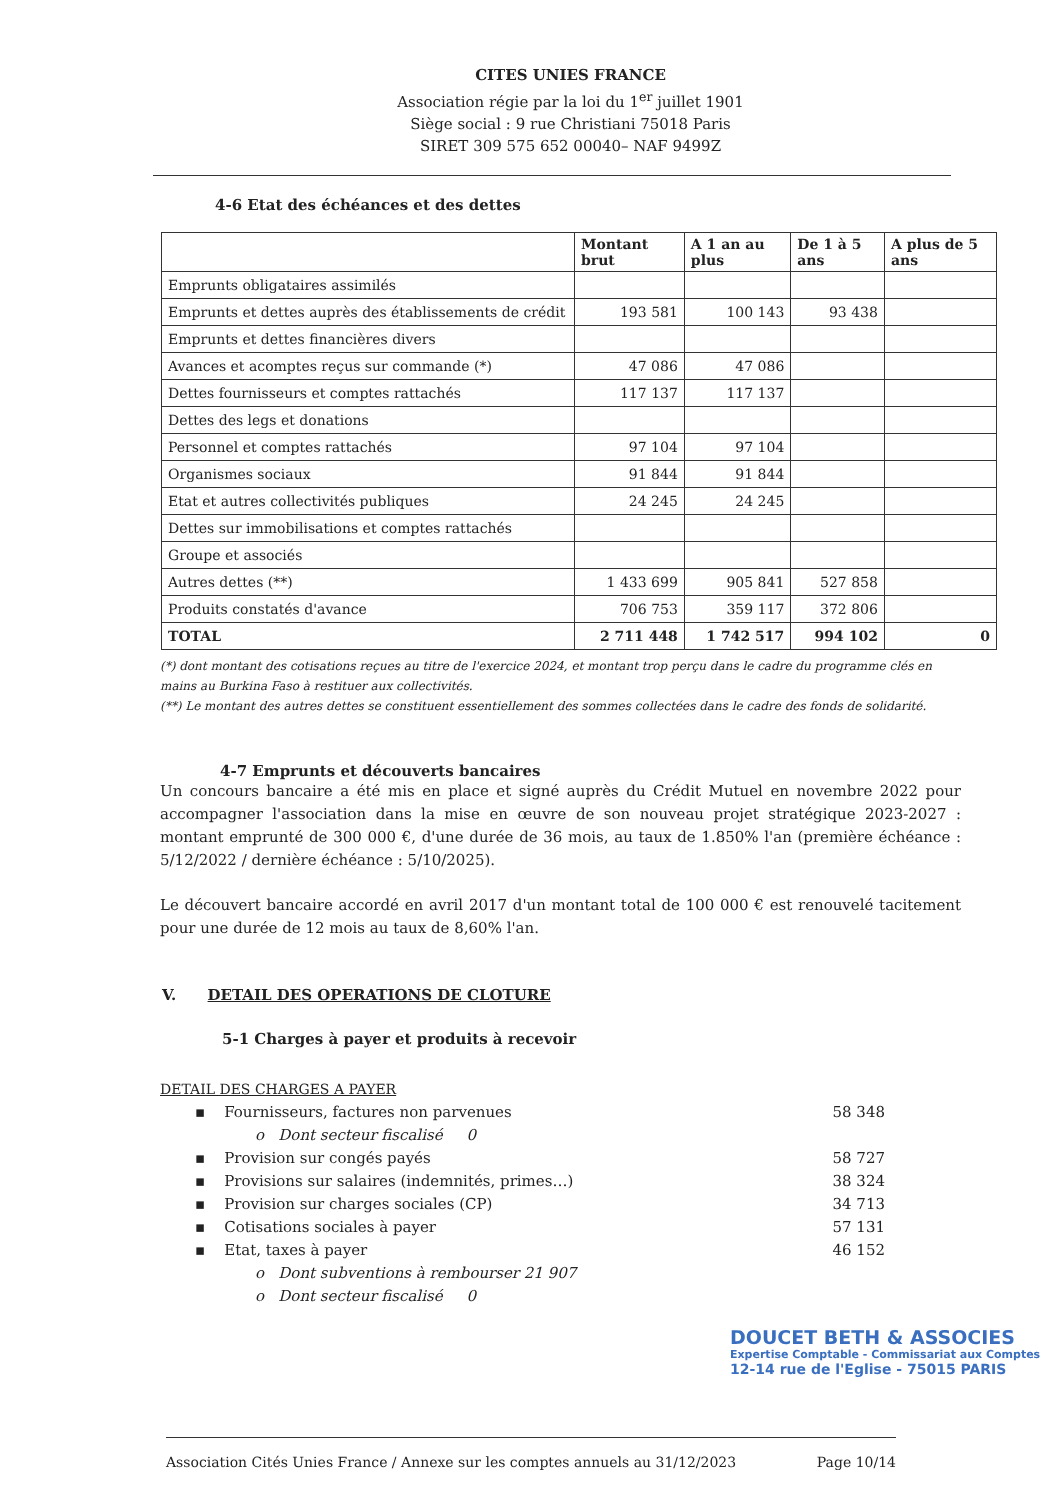CITES UNIES FRANCE
Association régie par la loi du 1<sup>er</sup> juillet 1901
Siège social : 9 rue Christiani 75018 Paris
SIRET 309 575 652 00040– NAF 9499Z
4-6 Etat des échéances et des dettes
| | Montant brut | A 1 an au plus | De 1 à 5 ans | A plus de 5 ans |
| --- | --- | --- | --- | --- |
| Emprunts obligataires assimilés | | | | |
| Emprunts et dettes auprès des établissements de crédit | 193 581 | 100 143 | 93 438 | |
| Emprunts et dettes financières divers | | | | |
| Avances et acomptes reçus sur commande (*) | 47 086 | 47 086 | | |
| Dettes fournisseurs et comptes rattachés | 117 137 | 117 137 | | |
| Dettes des legs et donations | | | | |
| Personnel et comptes rattachés | 97 104 | 97 104 | | |
| Organismes sociaux | 91 844 | 91 844 | | |
| Etat et autres collectivités publiques | 24 245 | 24 245 | | |
| Dettes sur immobilisations et comptes rattachés | | | | |
| Groupe et associés | | | | |
| Autres dettes (**) | 1 433 699 | 905 841 | 527 858 | |
| Produits constatés d'avance | 706 753 | 359 117 | 372 806 | |
| TOTAL | 2 711 448 | 1 742 517 | 994 102 | 0 |
(*) dont montant des cotisations reçues au titre de l'exercice 2024, et montant trop perçu dans le cadre du programme clés en mains au Burkina Faso à restituer aux collectivités.
(**) Le montant des autres dettes se constituent essentiellement des sommes collectées dans le cadre des fonds de solidarité.
4-7 Emprunts et découverts bancaires
Un concours bancaire a été mis en place et signé auprès du Crédit Mutuel en novembre 2022 pour accompagner l'association dans la mise en œuvre de son nouveau projet stratégique 2023-2027 : montant emprunté de 300 000 €, d'une durée de 36 mois, au taux de 1.850% l'an (première échéance : 5/12/2022 / dernière échéance : 5/10/2025).
Le découvert bancaire accordé en avril 2017 d'un montant total de 100 000 € est renouvelé tacitement pour une durée de 12 mois au taux de 8,60% l'an.
V. DETAIL DES OPERATIONS DE CLOTURE
5-1 Charges à payer et produits à recevoir
DETAIL DES CHARGES A PAYER
▪ Fournisseurs, factures non parvenues 58 348
o Dont secteur fiscalisé 0
▪ Provision sur congés payés 58 727
▪ Provisions sur salaires (indemnités, primes…) 38 324
▪ Provision sur charges sociales (CP) 34 713
▪ Cotisations sociales à payer 57 131
▪ Etat, taxes à payer 46 152
o Dont subventions à rembourser 21 907
o Dont secteur fiscalisé 0
DOUCET BETH & ASSOCIES
Expertise Comptable - Commissariat aux Comptes
12-14 rue de l'Eglise - 75015 PARIS
Association Cités Unies France / Annexe sur les comptes annuels au 31/12/2023 Page 10/14